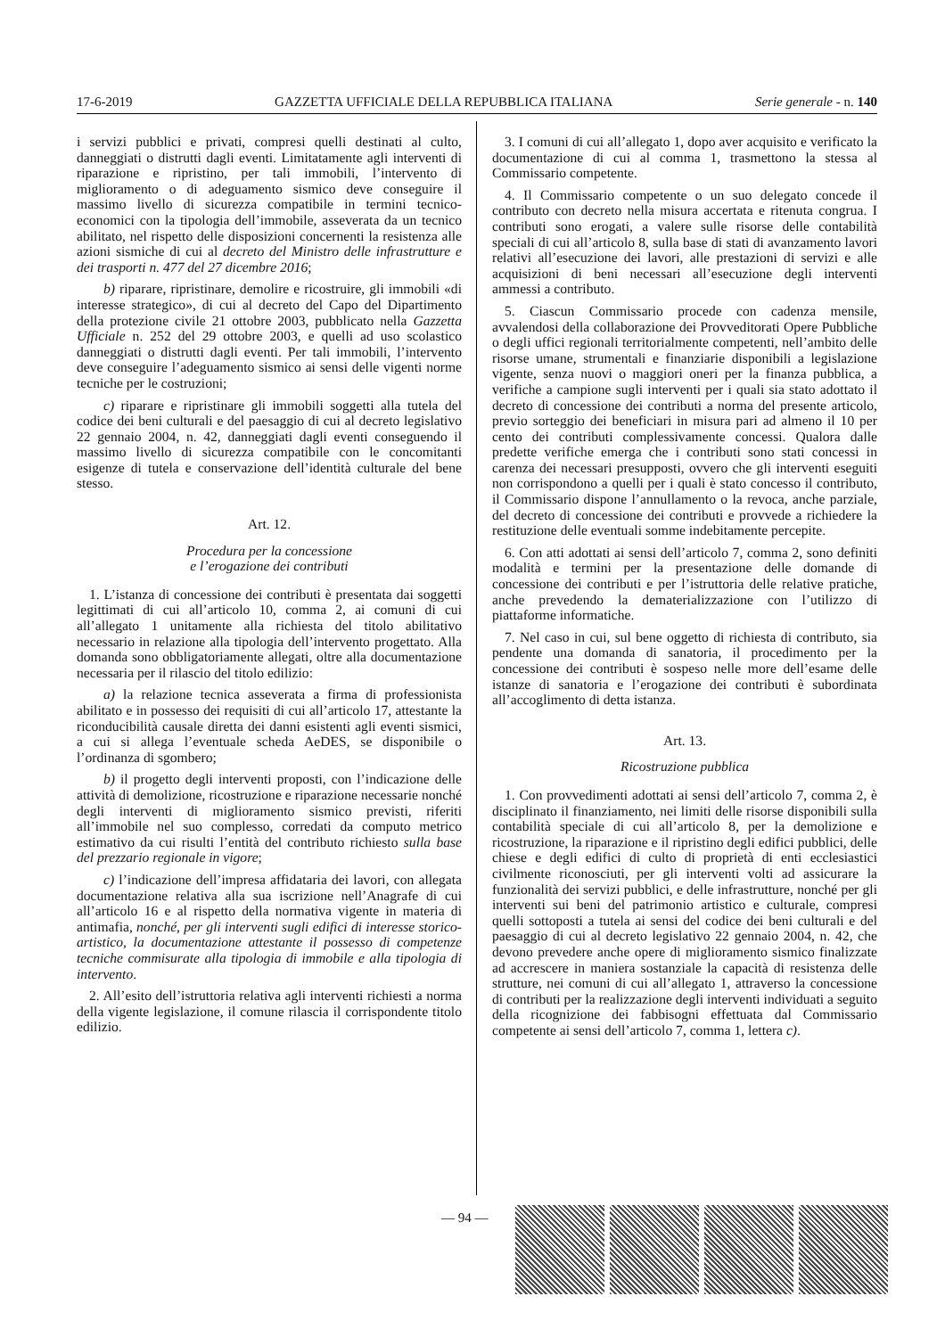17-6-2019 GAZZETTA UFFICIALE DELLA REPUBBLICA ITALIANA Serie generale - n. 140
i servizi pubblici e privati, compresi quelli destinati al culto, danneggiati o distrutti dagli eventi. Limitatamente agli interventi di riparazione e ripristino, per tali immobili, l’intervento di miglioramento o di adeguamento sismico deve conseguire il massimo livello di sicurezza compatibile in termini tecnico-economici con la tipologia dell’immobile, asseverata da un tecnico abilitato, nel rispetto delle disposizioni concernenti la resistenza alle azioni sismiche di cui al decreto del Ministro delle infrastrutture e dei trasporti n. 477 del 27 dicembre 2016;
b) riparare, ripristinare, demolire e ricostruire, gli immobili «di interesse strategico», di cui al decreto del Capo del Dipartimento della protezione civile 21 ottobre 2003, pubblicato nella Gazzetta Ufficiale n. 252 del 29 ottobre 2003, e quelli ad uso scolastico danneggiati o distrutti dagli eventi. Per tali immobili, l’intervento deve conseguire l’adeguamento sismico ai sensi delle vigenti norme tecniche per le costruzioni;
c) riparare e ripristinare gli immobili soggetti alla tutela del codice dei beni culturali e del paesaggio di cui al decreto legislativo 22 gennaio 2004, n. 42, danneggiati dagli eventi conseguendo il massimo livello di sicurezza compatibile con le concomitanti esigenze di tutela e conservazione dell’identità culturale del bene stesso.
Art. 12.
Procedura per la concessione
e l’erogazione dei contributi
1. L’istanza di concessione dei contributi è presentata dai soggetti legittimati di cui all’articolo 10, comma 2, ai comuni di cui all’allegato 1 unitamente alla richiesta del titolo abilitativo necessario in relazione alla tipologia dell’intervento progettato. Alla domanda sono obbligatoriamente allegati, oltre alla documentazione necessaria per il rilascio del titolo edilizio:
a) la relazione tecnica asseverata a firma di professionista abilitato e in possesso dei requisiti di cui all’articolo 17, attestante la riconducibilità causale diretta dei danni esistenti agli eventi sismici, a cui si allega l’eventuale scheda AeDES, se disponibile o l’ordinanza di sgombero;
b) il progetto degli interventi proposti, con l’indicazione delle attività di demolizione, ricostruzione e riparazione necessarie nonché degli interventi di miglioramento sismico previsti, riferiti all’immobile nel suo complesso, corredati da computo metrico estimativo da cui risulti l’entità del contributo richiesto sulla base del prezzario regionale in vigore;
c) l’indicazione dell’impresa affidataria dei lavori, con allegata documentazione relativa alla sua iscrizione nell’Anagrafe di cui all’articolo 16 e al rispetto della normativa vigente in materia di antimafia, nonché, per gli interventi sugli edifici di interesse storico-artistico, la documentazione attestante il possesso di competenze tecniche commisurate alla tipologia di immobile e alla tipologia di intervento.
2. All’esito dell’istruttoria relativa agli interventi richiesti a norma della vigente legislazione, il comune rilascia il corrispondente titolo edilizio.
3. I comuni di cui all’allegato 1, dopo aver acquisito e verificato la documentazione di cui al comma 1, trasmettono la stessa al Commissario competente.
4. Il Commissario competente o un suo delegato concede il contributo con decreto nella misura accertata e ritenuta congrua. I contributi sono erogati, a valere sulle risorse delle contabilità speciali di cui all’articolo 8, sulla base di stati di avanzamento lavori relativi all’esecuzione dei lavori, alle prestazioni di servizi e alle acquisizioni di beni necessari all’esecuzione degli interventi ammessi a contributo.
5. Ciascun Commissario procede con cadenza mensile, avvalendosi della collaborazione dei Provveditorati Opere Pubbliche o degli uffici regionali territorialmente competenti, nell’ambito delle risorse umane, strumentali e finanziarie disponibili a legislazione vigente, senza nuovi o maggiori oneri per la finanza pubblica, a verifiche a campione sugli interventi per i quali sia stato adottato il decreto di concessione dei contributi a norma del presente articolo, previo sorteggio dei beneficiari in misura pari ad almeno il 10 per cento dei contributi complessivamente concessi. Qualora dalle predette verifiche emerga che i contributi sono stati concessi in carenza dei necessari presupposti, ovvero che gli interventi eseguiti non corrispondono a quelli per i quali è stato concesso il contributo, il Commissario dispone l’annullamento o la revoca, anche parziale, del decreto di concessione dei contributi e provvede a richiedere la restituzione delle eventuali somme indebitamente percepite.
6. Con atti adottati ai sensi dell’articolo 7, comma 2, sono definiti modalità e termini per la presentazione delle domande di concessione dei contributi e per l’istruttoria delle relative pratiche, anche prevedendo la dematerializzazione con l’utilizzo di piattaforme informatiche.
7. Nel caso in cui, sul bene oggetto di richiesta di contributo, sia pendente una domanda di sanatoria, il procedimento per la concessione dei contributi è sospeso nelle more dell’esame delle istanze di sanatoria e l’erogazione dei contributi è subordinata all’accoglimento di detta istanza.
Art. 13.
Ricostruzione pubblica
1. Con provvedimenti adottati ai sensi dell’articolo 7, comma 2, è disciplinato il finanziamento, nei limiti delle risorse disponibili sulla contabilità speciale di cui all’articolo 8, per la demolizione e ricostruzione, la riparazione e il ripristino degli edifici pubblici, delle chiese e degli edifici di culto di proprietà di enti ecclesiastici civilmente riconosciuti, per gli interventi volti ad assicurare la funzionalità dei servizi pubblici, e delle infrastrutture, nonché per gli interventi sui beni del patrimonio artistico e culturale, compresi quelli sottoposti a tutela ai sensi del codice dei beni culturali e del paesaggio di cui al decreto legislativo 22 gennaio 2004, n. 42, che devono prevedere anche opere di miglioramento sismico finalizzate ad accrescere in maniera sostanziale la capacità di resistenza delle strutture, nei comuni di cui all’allegato 1, attraverso la concessione di contributi per la realizzazione degli interventi individuati a seguito della ricognizione dei fabbisogni effettuata dal Commissario competente ai sensi dell’articolo 7, comma 1, lettera c).
— 94 —